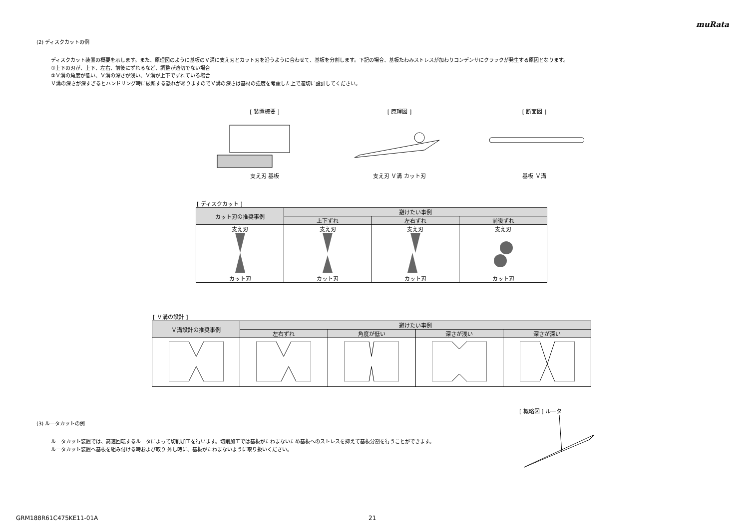muRata
(2) ディスクカットの例
ディスクカット装置の概要を示します。また、原理図のように基板のＶ溝に支え刃とカット刃を沿うように合わせて、基板を分割します。下記の場合、基板たわみストレスが加わりコンデンサにクラックが発生する原因となります。
①上下の刃が、上下、左右、前後にずれるなど、調整が適切でない場合
②Ｖ溝の角度が低い、Ｖ溝の深さが浅い、Ｖ溝が上下でずれている場合
Ｖ溝の深さが深すぎるとハンドリング時に破断する恐れがありますのでＶ溝の深さは基材の強度を考慮した上で適切に設計してください。
[ 装置概要 ]
支え刃 基板
[ 原理図 ]
支え刃 Ｖ溝 カット刃
[ 断面図 ]
基板 Ｖ溝
[ ディスクカット ]
| カット刃の推奨事例 | 避けたい事例 | | |
| --- | --- | --- | --- |
| | 上下ずれ | 左右ずれ | 前後ずれ |
| 支え刃 カット刃 | 支え刃 カット刃 | 支え刃 カット刃 | 支え刃 カット刃 |
[ Ｖ溝の設計 ]
| Ｖ溝設計の推奨事例 | 避けたい事例 | | | |
| --- | --- | --- | --- | --- |
| | 左右ずれ | 角度が低い | 深さが浅い | 深さが深い |
(3) ルータカットの例
ルータカット装置では、高速回転するルータによって切削加工を行います。切削加工では基板がたわまないため基板へのストレスを抑えて基板分割を行うことができます。
ルータカット装置へ基板を組み付ける時および取り 外し時に、基板がたわまないように取り扱いください。
[ 概略図 ] ルータ
GRM188R61C475KE11-01A 21